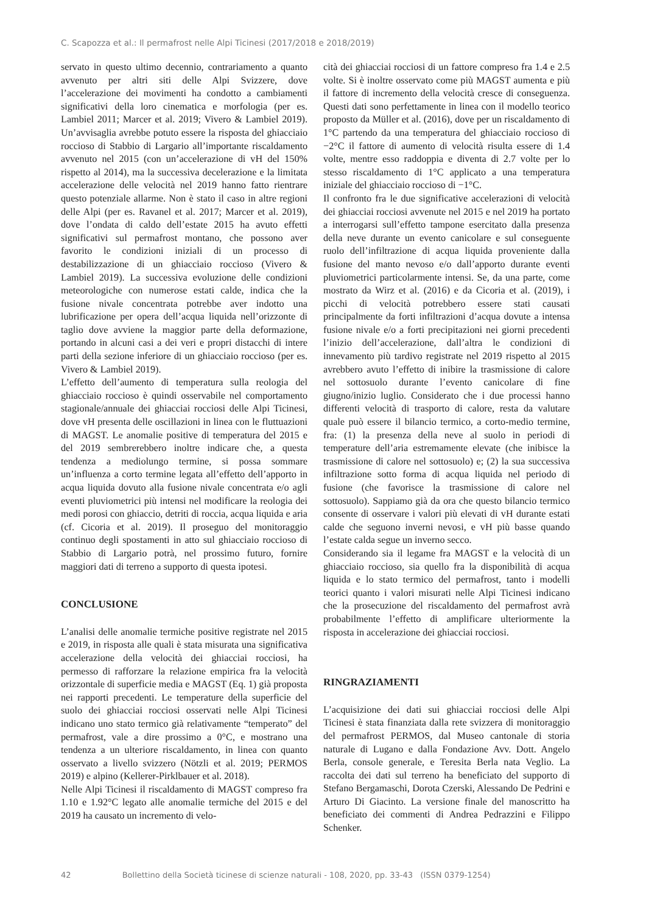C. Scapozza et al.: Il permafrost nelle Alpi Ticinesi (2017/2018 e 2018/2019)
servato in questo ultimo decennio, contrariamento a quanto avvenuto per altri siti delle Alpi Svizzere, dove l’accelerazione dei movimenti ha condotto a cambiamenti significativi della loro cinematica e morfologia (per es. Lambiel 2011; Marcer et al. 2019; Vivero & Lambiel 2019). Un’avvisaglia avrebbe potuto essere la risposta del ghiacciaio roccioso di Stabbio di Largario all’importante riscaldamento avvenuto nel 2015 (con un’accelerazione di vH del 150% rispetto al 2014), ma la successiva decelerazione e la limitata accelerazione delle velocità nel 2019 hanno fatto rientrare questo potenziale allarme. Non è stato il caso in altre regioni delle Alpi (per es. Ravanel et al. 2017; Marcer et al. 2019), dove l’ondata di caldo dell’estate 2015 ha avuto effetti significativi sul permafrost montano, che possono aver favorito le condizioni iniziali di un processo di destabilizzazione di un ghiacciaio roccioso (Vivero & Lambiel 2019). La successiva evoluzione delle condizioni meteorologiche con numerose estati calde, indica che la fusione nivale concentrata potrebbe aver indotto una lubrificazione per opera dell’acqua liquida nell’orizzonte di taglio dove avviene la maggior parte della deformazione, portando in alcuni casi a dei veri e propri distacchi di intere parti della sezione inferiore di un ghiacciaio roccioso (per es. Vivero & Lambiel 2019).
L’effetto dell’aumento di temperatura sulla reologia del ghiacciaio roccioso è quindi osservabile nel comportamento stagionale/annuale dei ghiacciai rocciosi delle Alpi Ticinesi, dove vH presenta delle oscillazioni in linea con le fluttuazioni di MAGST. Le anomalie positive di temperatura del 2015 e del 2019 sembrerebbero inoltre indicare che, a questa tendenza a mediolungo termine, si possa sommare un’influenza a corto termine legata all’effetto dell’apporto in acqua liquida dovuto alla fusione nivale concentrata e/o agli eventi pluviometrici più intensi nel modificare la reologia dei medi porosi con ghiaccio, detriti di roccia, acqua liquida e aria (cf. Cicoria et al. 2019). Il proseguo del monitoraggio continuo degli spostamenti in atto sul ghiacciaio roccioso di Stabbio di Largario potrà, nel prossimo futuro, fornire maggiori dati di terreno a supporto di questa ipotesi.
CONCLUSIONE
L’analisi delle anomalie termiche positive registrate nel 2015 e 2019, in risposta alle quali è stata misurata una significativa accelerazione della velocità dei ghiacciai rocciosi, ha permesso di rafforzare la relazione empirica fra la velocità orizzontale di superficie media e MAGST (Eq. 1) già proposta nei rapporti precedenti. Le temperature della superficie del suolo dei ghiacciai rocciosi osservati nelle Alpi Ticinesi indicano uno stato termico già relativamente “temperato” del permafrost, vale a dire prossimo a 0°C, e mostrano una tendenza a un ulteriore riscaldamento, in linea con quanto osservato a livello svizzero (Nötzli et al. 2019; PERMOS 2019) e alpino (Kellerer-Pirklbauer et al. 2018).
Nelle Alpi Ticinesi il riscaldamento di MAGST compreso fra 1.10 e 1.92°C legato alle anomalie termiche del 2015 e del 2019 ha causato un incremento di velo-
cità dei ghiacciai rocciosi di un fattore compreso fra 1.4 e 2.5 volte. Si è inoltre osservato come più MAGST aumenta e più il fattore di incremento della velocità cresce di conseguenza. Questi dati sono perfettamente in linea con il modello teorico proposto da Müller et al. (2016), dove per un riscaldamento di 1°C partendo da una temperatura del ghiacciaio roccioso di −2°C il fattore di aumento di velocità risulta essere di 1.4 volte, mentre esso raddoppia e diventa di 2.7 volte per lo stesso riscaldamento di 1°C applicato a una temperatura iniziale del ghiacciaio roccioso di −1°C.
Il confronto fra le due significative accelerazioni di velocità dei ghiacciai rocciosi avvenute nel 2015 e nel 2019 ha portato a interrogarsi sull’effetto tampone esercitato dalla presenza della neve durante un evento canicolare e sul conseguente ruolo dell’infiltrazione di acqua liquida proveniente dalla fusione del manto nevoso e/o dall’apporto durante eventi pluviometrici particolarmente intensi. Se, da una parte, come mostrato da Wirz et al. (2016) e da Cicoria et al. (2019), i picchi di velocità potrebbero essere stati causati principalmente da forti infiltrazioni d’acqua dovute a intensa fusione nivale e/o a forti precipitazioni nei giorni precedenti l’inizio dell’accelerazione, dall’altra le condizioni di innevamento più tardivo registrate nel 2019 rispetto al 2015 avrebbero avuto l’effetto di inibire la trasmissione di calore nel sottosuolo durante l’evento canicolare di fine giugno/inizio luglio. Considerato che i due processi hanno differenti velocità di trasporto di calore, resta da valutare quale può essere il bilancio termico, a corto-medio termine, fra: (1) la presenza della neve al suolo in periodi di temperature dell’aria estremamente elevate (che inibisce la trasmissione di calore nel sottosuolo) e; (2) la sua successiva infiltrazione sotto forma di acqua liquida nel periodo di fusione (che favorisce la trasmissione di calore nel sottosuolo). Sappiamo già da ora che questo bilancio termico consente di osservare i valori più elevati di vH durante estati calde che seguono inverni nevosi, e vH più basse quando l’estate calda segue un inverno secco.
Considerando sia il legame fra MAGST e la velocità di un ghiacciaio roccioso, sia quello fra la disponibilità di acqua liquida e lo stato termico del permafrost, tanto i modelli teorici quanto i valori misurati nelle Alpi Ticinesi indicano che la prosecuzione del riscaldamento del permafrost avrà probabilmente l’effetto di amplificare ulteriormente la risposta in accelerazione dei ghiacciai rocciosi.
RINGRAZIAMENTI
L’acquisizione dei dati sui ghiacciai rocciosi delle Alpi Ticinesi è stata finanziata dalla rete svizzera di monitoraggio del permafrost PERMOS, dal Museo cantonale di storia naturale di Lugano e dalla Fondazione Avv. Dott. Angelo Berla, console generale, e Teresita Berla nata Veglio. La raccolta dei dati sul terreno ha beneficiato del supporto di Stefano Bergamaschi, Dorota Czerski, Alessando De Pedrini e Arturo Di Giacinto. La versione finale del manoscritto ha beneficiato dei commenti di Andrea Pedrazzini e Filippo Schenker.
42 Bollettino della Società ticinese di scienze naturali - 108, 2020, pp. 33-43 (ISSN 0379-1254)